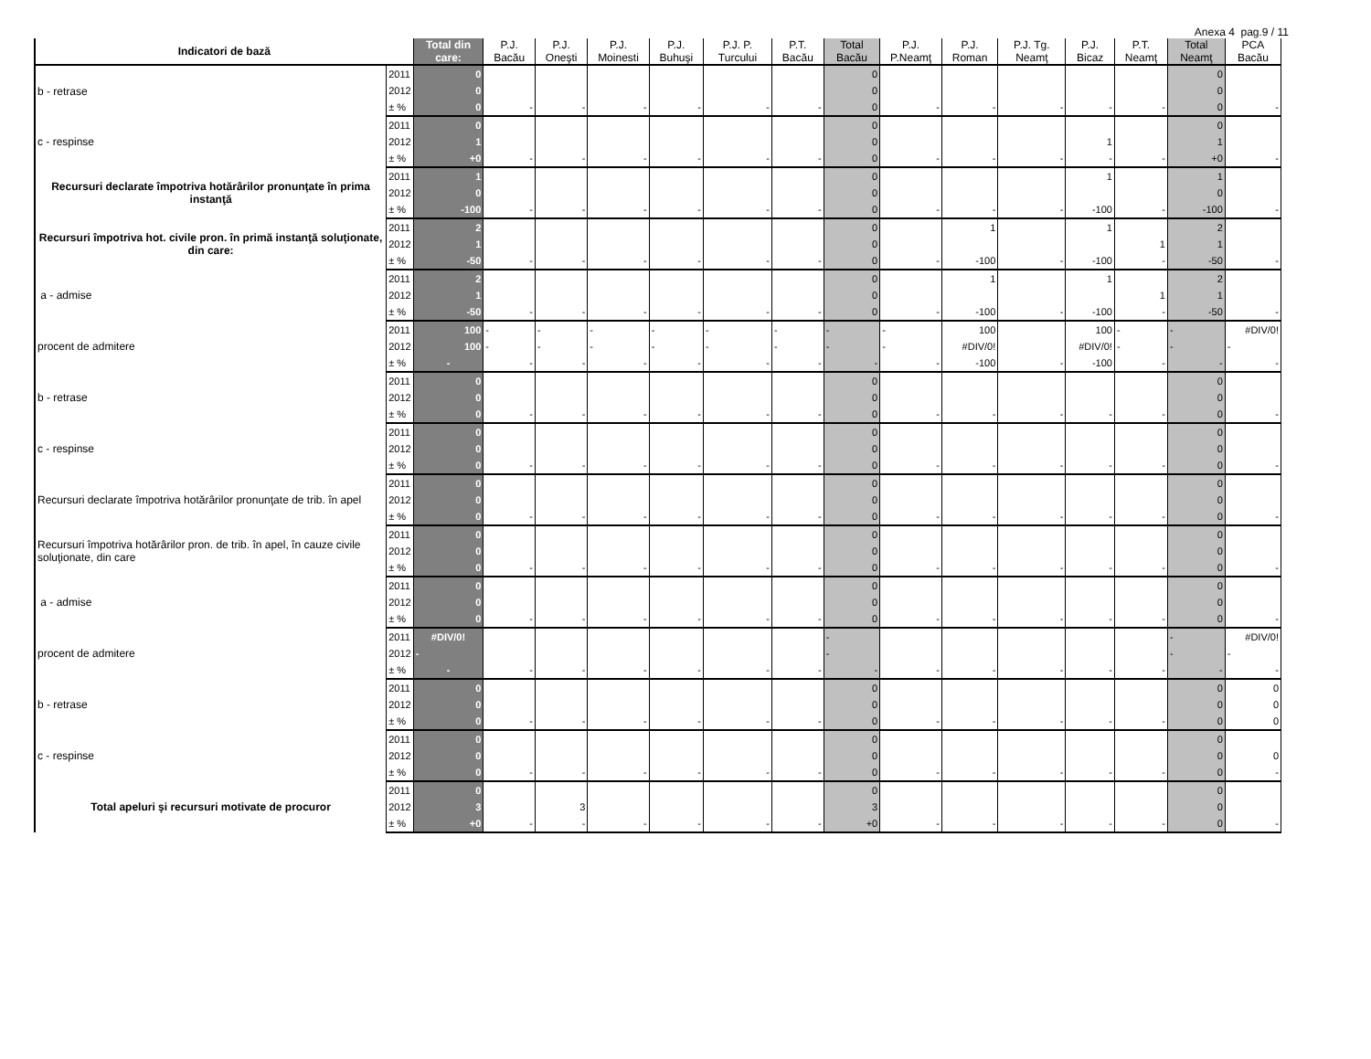Anexa 4 pag.9 / 11
| Indicatori de bază | | Total din care: | P.J. Bacău | P.J. Oneşti | P.J. Moinesti | P.J. Buhuşi | P.J. P. Turcului | P.T. Bacău | Total Bacău | P.J. P.Neamţ | P.J. Roman | P.J. Tg. Neamţ | P.J. Bicaz | P.T. Neamţ | Total Neamţ | PCA Bacău |
| --- | --- | --- | --- | --- | --- | --- | --- | --- | --- | --- | --- | --- | --- | --- | --- | --- |
| b - retrase | 2011 | 0 | | | | | | | 0 | | | | | | 0 | |
| | 2012 | 0 | | | | | | | 0 | | | | | | 0 | |
| | ± % | 0 | - | - | - | - | - | - | 0 | - | - | - | - | - | 0 | - |
| c - respinse | 2011 | 0 | | | | | | | 0 | | | | | | 0 | |
| | 2012 | 1 | | | | | | | 0 | | | | 1 | | 1 | |
| | ± % | +0 | - | - | - | - | - | - | 0 | - | - | - | - | - | +0 | - |
| Recursuri declarate împotriva hotărârilor pronunţate în prima instanţă | 2011 | 1 | | | | | | | 0 | | | | 1 | | 1 | |
| | 2012 | 0 | | | | | | | 0 | | | | | | 0 | |
| | ± % | -100 | - | - | - | - | - | - | 0 | - | - | - | -100 | - | -100 | - |
| Recursuri împotriva hot. civile pron. în primă instanţă soluţionate, din care: | 2011 | 2 | | | | | | | 0 | | 1 | | 1 | | 2 | |
| | 2012 | 1 | | | | | | | 0 | | | | | 1 | 1 | |
| | ± % | -50 | - | - | - | - | - | - | 0 | - | -100 | - | -100 | - | -50 | - |
| a - admise | 2011 | 2 | | | | | | | 0 | | 1 | | 1 | | 2 | |
| | 2012 | 1 | | | | | | | 0 | | | | | 1 | 1 | |
| | ± % | -50 | - | - | - | - | - | - | 0 | - | -100 | - | -100 | - | -50 | - |
| procent de admitere | 2011 | 100 | - | - | - | - | - | - | - | - | 100 | | 100 | - | - | #DIV/0! |
| | 2012 | 100 | - | - | - | - | - | - | - | - | #DIV/0! | | #DIV/0! | - | - | - |
| | ± % | - | - | - | - | - | - | - | - | - | -100 | - | -100 | - | - | - |
| b - retrase | 2011 | 0 | | | | | | | 0 | | | | | | 0 | |
| | 2012 | 0 | | | | | | | 0 | | | | | | 0 | |
| | ± % | 0 | - | - | - | - | - | - | 0 | - | - | - | - | - | 0 | - |
| c - respinse | 2011 | 0 | | | | | | | 0 | | | | | | 0 | |
| | 2012 | 0 | | | | | | | 0 | | | | | | 0 | |
| | ± % | 0 | - | - | - | - | - | - | 0 | - | - | - | - | - | 0 | - |
| Recursuri declarate împotriva hotărârilor pronunţate de trib. în apel | 2011 | 0 | | | | | | | 0 | | | | | | 0 | |
| | 2012 | 0 | | | | | | | 0 | | | | | | 0 | |
| | ± % | 0 | - | - | - | - | - | - | 0 | - | - | - | - | - | 0 | - |
| Recursuri împotriva hotărârilor pron. de trib. în apel, în cauze civile soluţionate, din care | 2011 | 0 | | | | | | | 0 | | | | | | 0 | |
| | 2012 | 0 | | | | | | | 0 | | | | | | 0 | |
| | ± % | 0 | - | - | - | - | - | - | 0 | - | - | - | - | - | 0 | - |
| a - admise | 2011 | 0 | | | | | | | 0 | | | | | | 0 | |
| | 2012 | 0 | | | | | | | 0 | | | | | | 0 | |
| | ± % | 0 | - | - | - | - | - | - | 0 | - | - | - | - | - | 0 | - |
| procent de admitere | 2011 | #DIV/0! | | | | | | | - | | | | | | - | #DIV/0! |
| | 2012 | - | | | | | | | - | | | | | | - | - |
| | ± % | - | - | - | - | - | - | - | - | - | - | - | - | - | - | - |
| b - retrase | 2011 | 0 | | | | | | | 0 | | | | | | 0 | 0 |
| | 2012 | 0 | | | | | | | 0 | | | | | | 0 | 0 |
| | ± % | 0 | - | - | - | - | - | - | 0 | - | - | - | - | - | 0 | 0 |
| c - respinse | 2011 | 0 | | | | | | | 0 | | | | | | 0 | |
| | 2012 | 0 | | | | | | | 0 | | | | | | 0 | 0 |
| | ± % | 0 | - | - | - | - | - | - | 0 | - | - | - | - | - | 0 | - |
| Total apeluri şi recursuri motivate de procuror | 2011 | 0 | | | | | | | 0 | | | | | | 0 | |
| | 2012 | 3 | | 3 | | | | | 3 | | | | | | 0 | |
| | ± % | +0 | - | - | - | - | - | - | +0 | - | - | - | - | - | 0 | - |